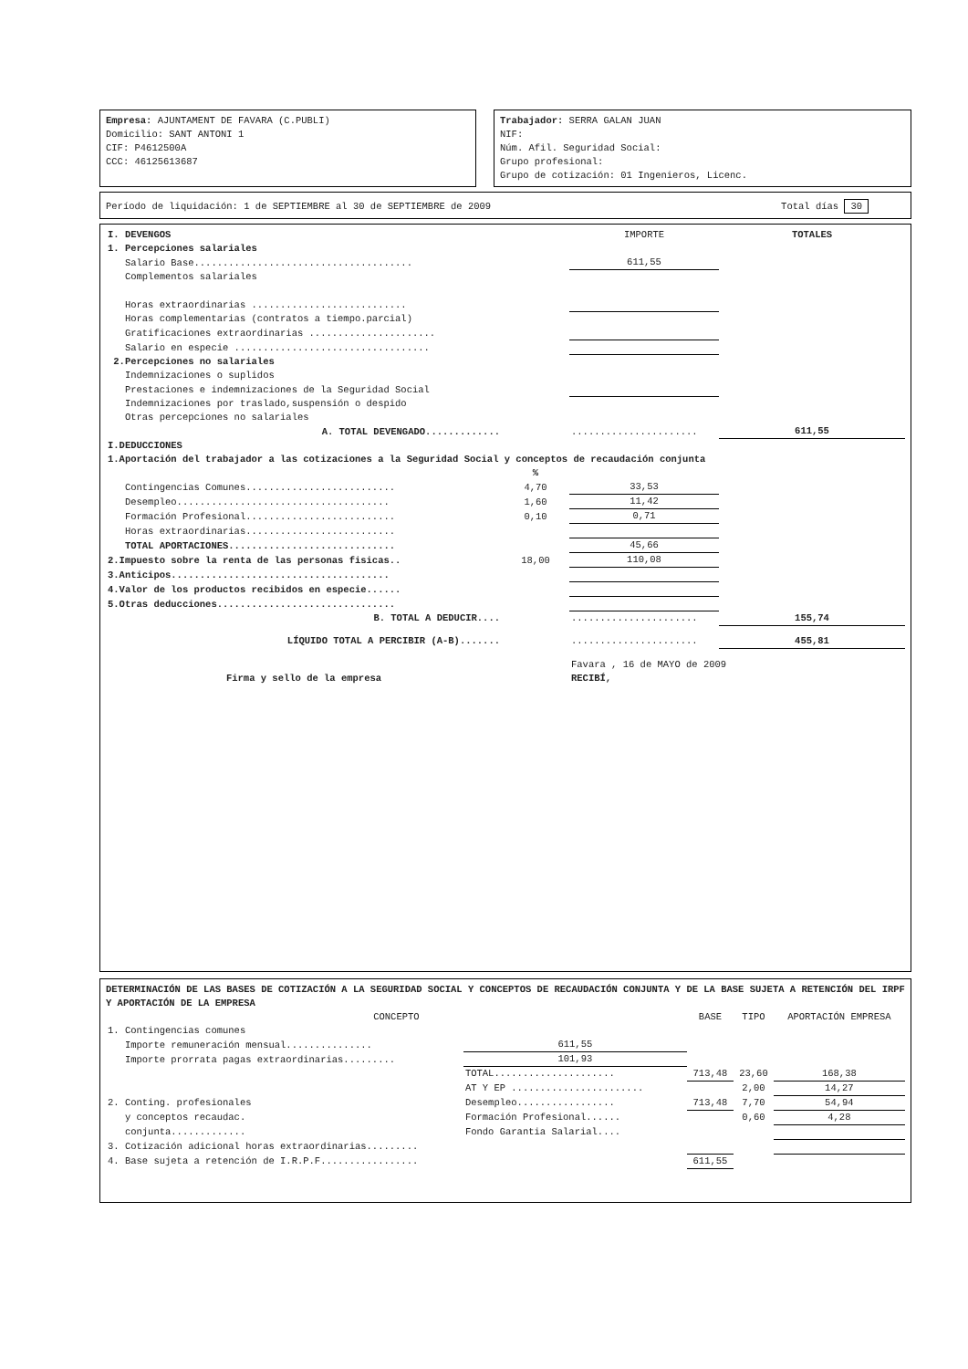Empresa: AJUNTAMENT DE FAVARA (C.PUBLI)
Domicilio: SANT ANTONI 1
CIF: P4612500A
CCC: 46125613687
Trabajador: SERRA GALAN JUAN
NIF:
Núm. Afil. Seguridad Social:
Grupo profesional:
Grupo de cotización: 01 Ingenieros, Licenc.
Período de liquidación: 1 de SEPTIEMBRE al 30 de SEPTIEMBRE de 2009 Total días 30
| I. DEVENGOS | | IMPORTE | TOTALES |
| 1. Percepciones salariales | | | |
| Salario Base...................................... | | 611,55 | |
| Complementos salariales | | | |
| Horas extraordinarias ........................... | | | |
| Horas complementarias (contratos a tiempo.parcial) | | | |
| Gratificaciones extraordinarias ...................... | | | |
| Salario en especie .................................. | | | |
| 2.Percepciones no salariales | | | |
| Indemnizaciones o suplidos | | | |
| Prestaciones e indemnizaciones de la Seguridad Social | | | |
| Indemnizaciones por traslado,suspensión o despido | | | |
| Otras percepciones no salariales | | | |
| A. TOTAL DEVENGADO............. | | ...................... | 611,55 |
| I.DEDUCCIONES | | | |
| 1.Aportación del trabajador a las cotizaciones a la Seguridad Social y conceptos de recaudación conjunta | | | |
| | % | | |
| Contingencias Comunes.......................... | 4,70 | 33,53 | |
| Desempleo..................................... | 1,60 | 11,42 | |
| Formación Profesional.......................... | 0,10 | 0,71 | |
| Horas extraordinarias.......................... | | | |
| TOTAL APORTACIONES............................. | | 45,66 | |
| 2.Impuesto sobre la renta de las personas fisicas.. | 18,00 | 110,08 | |
| 3.Anticipos...................................... | | | |
| 4.Valor de los productos recibidos en especie...... | | | |
| 5.Otras deducciones............................... | | | |
| B. TOTAL A DEDUCIR.... | | ...................... | 155,74 |
| LÍQUIDO TOTAL A PERCIBIR (A-B)....... | | ...................... | 455,81 |
| | | Favara , 16 de MAYO de 2009 | |
| Firma y sello de la empresa | | RECIBÍ, | |
DETERMINACIÓN DE LAS BASES DE COTIZACIÓN A LA SEGURIDAD SOCIAL Y CONCEPTOS DE RECAUDACIÓN CONJUNTA Y DE LA BASE SUJETA A RETENCIÓN DEL IRPF Y APORTACIÓN DE LA EMPRESA
| CONCEPTO | | BASE | TIPO | APORTACIÓN EMPRESA |
| --- | --- | --- | --- | --- |
| 1. Contingencias comunes | | | | |
| Importe remuneración mensual............... | 611,55 | | | |
| Importe prorrata pagas extraordinarias......... | 101,93 | | | |
| | TOTAL..................... | 713,48 | 23,60 | 168,38 |
| | AT Y EP ....................... | | 2,00 | 14,27 |
| 2. Conting. profesionales | Desempleo................. | 713,48 | 7,70 | 54,94 |
| y conceptos recaudac. | Formación Profesional...... | | 0,60 | 4,28 |
| conjunta............. | Fondo Garantia Salarial.... | | | |
| 3. Cotización adicional horas extraordinarias......... | | | | |
| 4. Base sujeta a retención de I.R.P.F................. | | 611,55 | | |